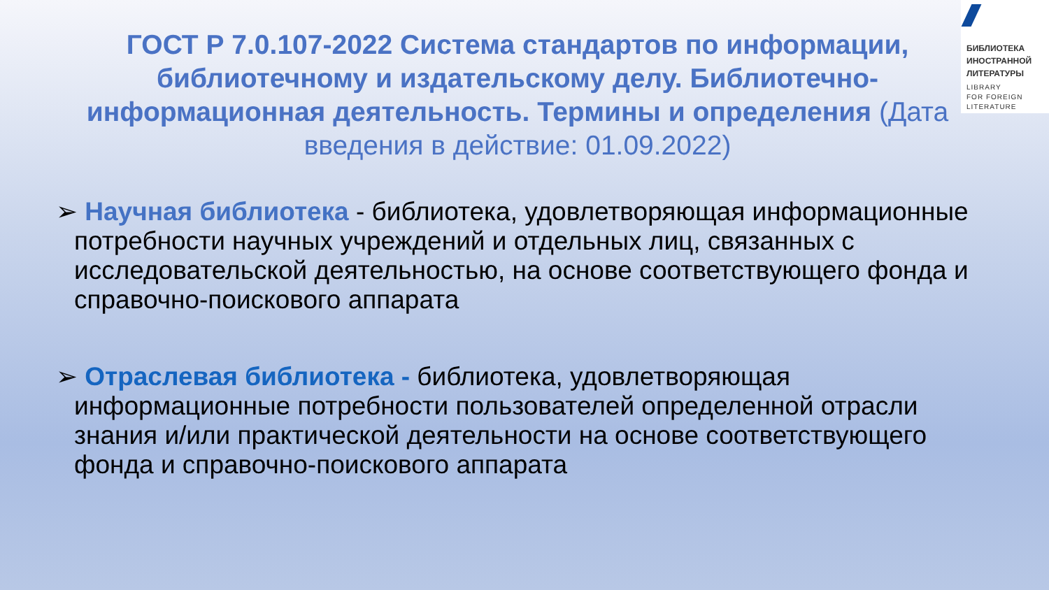БИБЛИОТЕКА
ИНОСТРАННОЙ
ЛИТЕРАТУРЫ
LIBRARY
FOR FOREIGN
LITERATURE
ГОСТ Р 7.0.107-2022 Система стандартов по информации, библиотечному и издательскому делу. Библиотечно-информационная деятельность. Термины и определения (Дата введения в действие: 01.09.2022)
➢ Научная библиотека - библиотека, удовлетворяющая информационные потребности научных учреждений и отдельных лиц, связанных с исследовательской деятельностью, на основе соответствующего фонда и справочно-поискового аппарата
➢ Отраслевая библиотека - библиотека, удовлетворяющая информационные потребности пользователей определенной отрасли знания и/или практической деятельности на основе соответствующего фонда и справочно-поискового аппарата